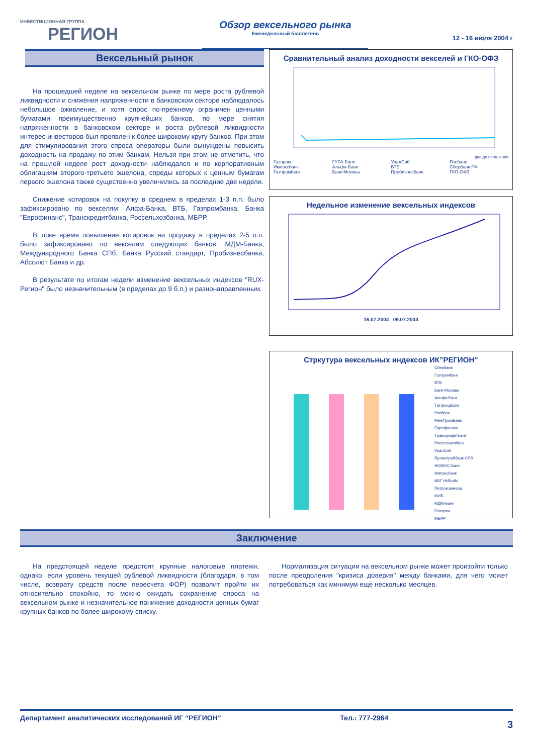ИНВЕСТИЦИОННАЯ ГРУППА
РЕГИОН
Обзор вексельного рынка
Еженедельный бюллетень
12 - 16 июля 2004 г
Вексельный рынок
На прошедшей неделе на вексельном рынке по мере роста рублевой ликвидности и снижения напряженности в банковском секторе наблюдалось небольшое оживление, и хотя спрос по-прежнему ограничен ценными бумагами преимущественно крупнейших банков, по мере снятия напряженности в банковском секторе и роста рублевой ликвидности интерес инвесторов был проявлен к более широкому кругу банков. При этом для стимулирования этого спроса операторы были вынуждены повысить доходность на продажу по этим банкам. Нельзя при этом не отметить, что на прошлой неделе рост доходности наблюдался и по корпоративным облигациям второго-третьего эшелона, спреды которых к ценным бумагам первого эшелона также существенно увеличились за последние две недели.
Снижение котировок на покупку в среднем в пределах 1-3 п.п. было зафиксировано по векселям: Алфа-Банка, ВТБ, Газпромбанка, Банка "Еврофинанс", Транскредитбанка, Россельхозбанка, МБРР.
В тоже время повышение котировок на продажу в пределах 2-5 п.п. было зафиксировано по векселям следующих банков: МДМ-Банка, Международного Банка СПб, Банка Русский стандарт, Пробизнесбанка, Абсолют Банка и др.
В результате по итогам недели изменение вексельных индексов "RUX-Регион" было незначительным (в пределах до 9 б.п.) и разнонаправленным.
Сравнительный анализ доходности векселей и ГКО-ОФЗ
дни до погашения
Газпром ГУТА-Банк УралСиб Росбанк Импэксбанк Альфа-Банк ВТБ Сбербанк РФ Газпромбанк Банк Москвы Пробизнесбанк ГКО-ОФЗ
Недельное изменение вексельных индексов
16.07.2004 09.07.2004
Стркутура вексельных индексов ИК”РЕГИОН”
Сбербанк
Газпромбанк
ВТБ
Банк Москвы
Альфа-Банк
Татфондбанк
Росбанк
МежПромБанк
Еврофинанс
Транскредитбанк
Россельхозбанк
УралСиб
Промстройбанк СПб
НОМОС-Банк
Импэксбанк
ИБГ НИКойл
Петрокоммерц
МИБ
МДМ-Банк
Газпром
МБРР
Заключение
На предстоящей неделе предстоят крупные налоговые платежи, однако, если уровень текущей рублевой ликвидности (благодаря, в том числе, возврату средств после пересчета ФОР) позволит пройти их относительно спокойно, то можно ожидать сохранение спроса на вексельном рынке и незначительное понижение доходности ценных бумаг крупных банков по более широкому списку.
Нормализация ситуации на вексельном рынке может произойти только после преодоления "кризиса доверия" между банками, для чего может потребоваться как минимум еще несколько месяцев.
Департамент аналитических исследований ИГ “РЕГИОН” Тел.: 777-2964 3